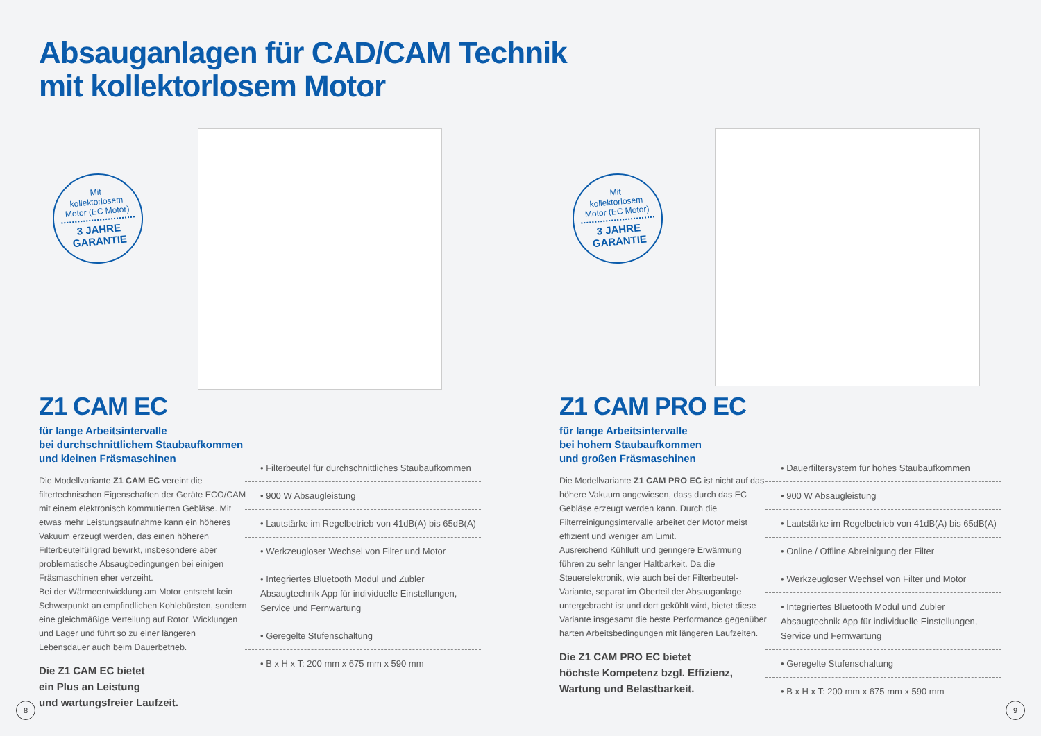Absauganlagen für CAD/CAM Technik
mit kollektorlosem Motor
Mit
kollektorlosem
Motor (EC Motor)
3 JAHRE
GARANTIE
Mit
kollektorlosem
Motor (EC Motor)
3 JAHRE
GARANTIE
Z1 CAM EC
für lange Arbeitsintervalle
bei durchschnittlichem Staubaufkommen
und kleinen Fräsmaschinen
Die Modellvariante Z1 CAM EC vereint die filtertechnischen Eigenschaften der Geräte ECO/CAM mit einem elektronisch kommutierten Gebläse. Mit etwas mehr Leistungsaufnahme kann ein höheres Vakuum erzeugt werden, das einen höheren Filterbeutelfüllgrad bewirkt, insbesondere aber problematische Absaugbedingungen bei einigen Fräsmaschinen eher verzeiht.
Bei der Wärmeentwicklung am Motor entsteht kein Schwerpunkt an empfindlichen Kohlebürsten, sondern eine gleichmäßige Verteilung auf Rotor, Wicklungen und Lager und führt so zu einer längeren Lebensdauer auch beim Dauerbetrieb.
Die Z1 CAM EC bietet
ein Plus an Leistung
und wartungsfreier Laufzeit.
• Filterbeutel für durchschnittliches Staubaufkommen
• 900 W Absaugleistung
• Lautstärke im Regelbetrieb von 41dB(A) bis 65dB(A)
• Werkzeugloser Wechsel von Filter und Motor
• Integriertes Bluetooth Modul und Zubler Absaugtechnik App für individuelle Einstellungen, Service und Fernwartung
• Geregelte Stufenschaltung
• B x H x T: 200 mm x 675 mm x 590 mm
Z1 CAM PRO EC
für lange Arbeitsintervalle
bei hohem Staubaufkommen
und großen Fräsmaschinen
Die Modellvariante Z1 CAM PRO EC ist nicht auf das höhere Vakuum angewiesen, dass durch das EC Gebläse erzeugt werden kann. Durch die Filterreinigungsintervalle arbeitet der Motor meist effizient und weniger am Limit.
Ausreichend Kühlluft und geringere Erwärmung führen zu sehr langer Haltbarkeit. Da die Steuerelektronik, wie auch bei der Filterbeutel-Variante, separat im Oberteil der Absauganlage untergebracht ist und dort gekühlt wird, bietet diese Variante insgesamt die beste Performance gegenüber harten Arbeitsbedingungen mit längeren Laufzeiten.
Die Z1 CAM PRO EC bietet
höchste Kompetenz bzgl. Effizienz,
Wartung und Belastbarkeit.
• Dauerfiltersystem für hohes Staubaufkommen
• 900 W Absaugleistung
• Lautstärke im Regelbetrieb von 41dB(A) bis 65dB(A)
• Online / Offline Abreinigung der Filter
• Werkzeugloser Wechsel von Filter und Motor
• Integriertes Bluetooth Modul und Zubler Absaugtechnik App für individuelle Einstellungen, Service und Fernwartung
• Geregelte Stufenschaltung
• B x H x T: 200 mm x 675 mm x 590 mm
8 9